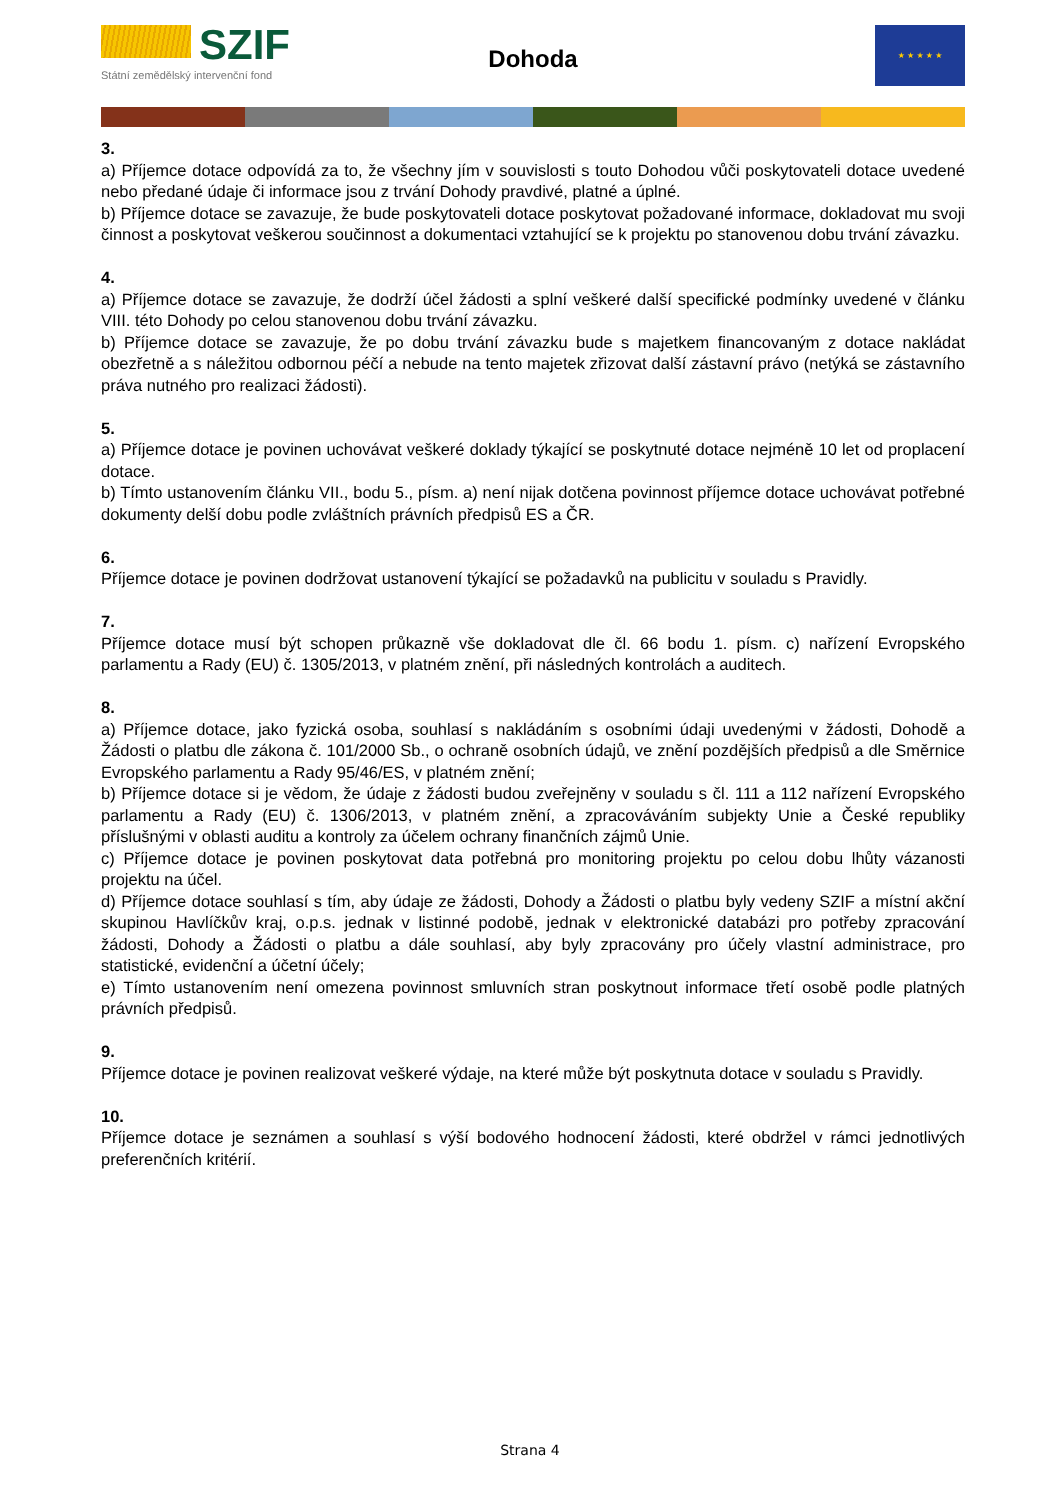SZIF
Státní zemědělský intervenční fond
Dohoda
★ ★ ★ ★ ★
3.
a) Příjemce dotace odpovídá za to, že všechny jím v souvislosti s touto Dohodou vůči poskytovateli dotace uvedené nebo předané údaje či informace jsou z trvání Dohody pravdivé, platné a úplné.
b) Příjemce dotace se zavazuje, že bude poskytovateli dotace poskytovat požadované informace, dokladovat mu svoji činnost a poskytovat veškerou součinnost a dokumentaci vztahující se k projektu po stanovenou dobu trvání závazku.
4.
a) Příjemce dotace se zavazuje, že dodrží účel žádosti a splní veškeré další specifické podmínky uvedené v článku VIII. této Dohody po celou stanovenou dobu trvání závazku.
b) Příjemce dotace se zavazuje, že po dobu trvání závazku bude s majetkem financovaným z dotace nakládat obezřetně a s náležitou odbornou péčí a nebude na tento majetek zřizovat další zástavní právo (netýká se zástavního práva nutného pro realizaci žádosti).
5.
a) Příjemce dotace je povinen uchovávat veškeré doklady týkající se poskytnuté dotace nejméně 10 let od proplacení dotace.
b) Tímto ustanovením článku VII., bodu 5., písm. a) není nijak dotčena povinnost příjemce dotace uchovávat potřebné dokumenty delší dobu podle zvláštních právních předpisů ES a ČR.
6.
Příjemce dotace je povinen dodržovat ustanovení týkající se požadavků na publicitu v souladu s Pravidly.
7.
Příjemce dotace musí být schopen průkazně vše dokladovat dle čl. 66 bodu 1. písm. c) nařízení Evropského parlamentu a Rady (EU) č. 1305/2013, v platném znění, při následných kontrolách a auditech.
8.
a) Příjemce dotace, jako fyzická osoba, souhlasí s nakládáním s osobními údaji uvedenými v žádosti, Dohodě a Žádosti o platbu dle zákona č. 101/2000 Sb., o ochraně osobních údajů, ve znění pozdějších předpisů a dle Směrnice Evropského parlamentu a Rady 95/46/ES, v platném znění;
b) Příjemce dotace si je vědom, že údaje z žádosti budou zveřejněny v souladu s čl. 111 a 112 nařízení Evropského parlamentu a Rady (EU) č. 1306/2013, v platném znění, a zpracováváním subjekty Unie a České republiky příslušnými v oblasti auditu a kontroly za účelem ochrany finančních zájmů Unie.
c) Příjemce dotace je povinen poskytovat data potřebná pro monitoring projektu po celou dobu lhůty vázanosti projektu na účel.
d) Příjemce dotace souhlasí s tím, aby údaje ze žádosti, Dohody a Žádosti o platbu byly vedeny SZIF a místní akční skupinou Havlíčkův kraj, o.p.s. jednak v listinné podobě, jednak v elektronické databázi pro potřeby zpracování žádosti, Dohody a Žádosti o platbu a dále souhlasí, aby byly zpracovány pro účely vlastní administrace, pro statistické, evidenční a účetní účely;
e) Tímto ustanovením není omezena povinnost smluvních stran poskytnout informace třetí osobě podle platných právních předpisů.
9.
Příjemce dotace je povinen realizovat veškeré výdaje, na které může být poskytnuta dotace v souladu s Pravidly.
10.
Příjemce dotace je seznámen a souhlasí s výší bodového hodnocení žádosti, které obdržel v rámci jednotlivých preferenčních kritérií.
Strana 4